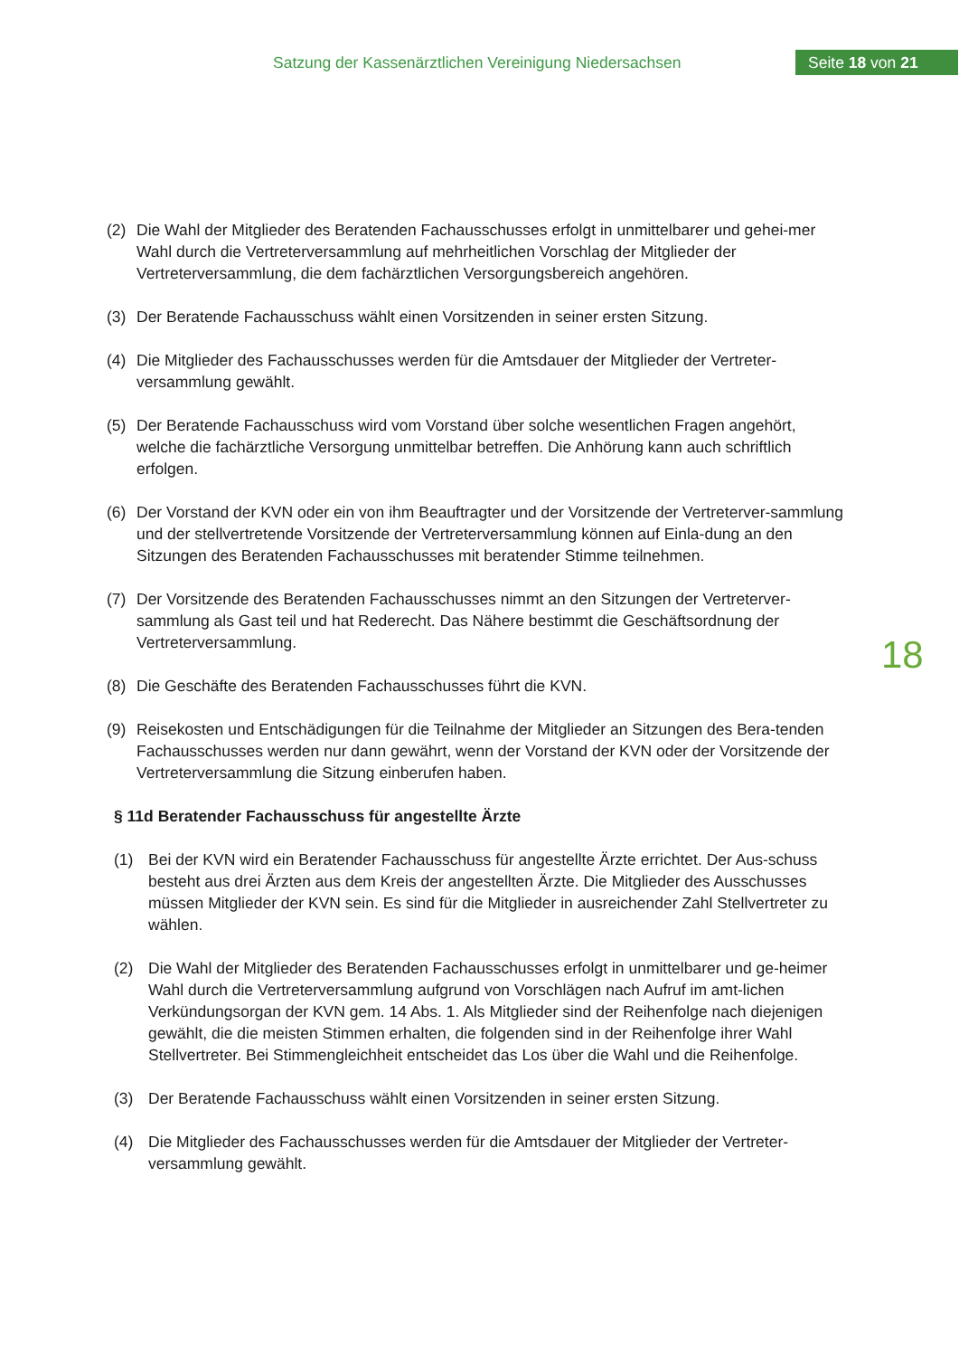Satzung der Kassenärztlichen Vereinigung Niedersachsen
Seite 18 von 21
18
(2) Die Wahl der Mitglieder des Beratenden Fachausschusses erfolgt in unmittelbarer und gehei-mer Wahl durch die Vertreterversammlung auf mehrheitlichen Vorschlag der Mitglieder der Vertreterversammlung, die dem fachärztlichen Versorgungsbereich angehören.
(3) Der Beratende Fachausschuss wählt einen Vorsitzenden in seiner ersten Sitzung.
(4) Die Mitglieder des Fachausschusses werden für die Amtsdauer der Mitglieder der Vertreter-versammlung gewählt.
(5) Der Beratende Fachausschuss wird vom Vorstand über solche wesentlichen Fragen angehört, welche die fachärztliche Versorgung unmittelbar betreffen. Die Anhörung kann auch schriftlich erfolgen.
(6) Der Vorstand der KVN oder ein von ihm Beauftragter und der Vorsitzende der Vertreterver-sammlung und der stellvertretende Vorsitzende der Vertreterversammlung können auf Einla-dung an den Sitzungen des Beratenden Fachausschusses mit beratender Stimme teilnehmen.
(7) Der Vorsitzende des Beratenden Fachausschusses nimmt an den Sitzungen der Vertreterver-sammlung als Gast teil und hat Rederecht. Das Nähere bestimmt die Geschäftsordnung der Vertreterversammlung.
(8) Die Geschäfte des Beratenden Fachausschusses führt die KVN.
(9) Reisekosten und Entschädigungen für die Teilnahme der Mitglieder an Sitzungen des Bera-tenden Fachausschusses werden nur dann gewährt, wenn der Vorstand der KVN oder der Vorsitzende der Vertreterversammlung die Sitzung einberufen haben.
§ 11d Beratender Fachausschuss für angestellte Ärzte
(1) Bei der KVN wird ein Beratender Fachausschuss für angestellte Ärzte errichtet. Der Aus-schuss besteht aus drei Ärzten aus dem Kreis der angestellten Ärzte. Die Mitglieder des Ausschusses müssen Mitglieder der KVN sein. Es sind für die Mitglieder in ausreichender Zahl Stellvertreter zu wählen.
(2) Die Wahl der Mitglieder des Beratenden Fachausschusses erfolgt in unmittelbarer und ge-heimer Wahl durch die Vertreterversammlung aufgrund von Vorschlägen nach Aufruf im amt-lichen Verkündungsorgan der KVN gem. 14 Abs. 1. Als Mitglieder sind der Reihenfolge nach diejenigen gewählt, die die meisten Stimmen erhalten, die folgenden sind in der Reihenfolge ihrer Wahl Stellvertreter. Bei Stimmengleichheit entscheidet das Los über die Wahl und die Reihenfolge.
(3) Der Beratende Fachausschuss wählt einen Vorsitzenden in seiner ersten Sitzung.
(4) Die Mitglieder des Fachausschusses werden für die Amtsdauer der Mitglieder der Vertreter-versammlung gewählt.